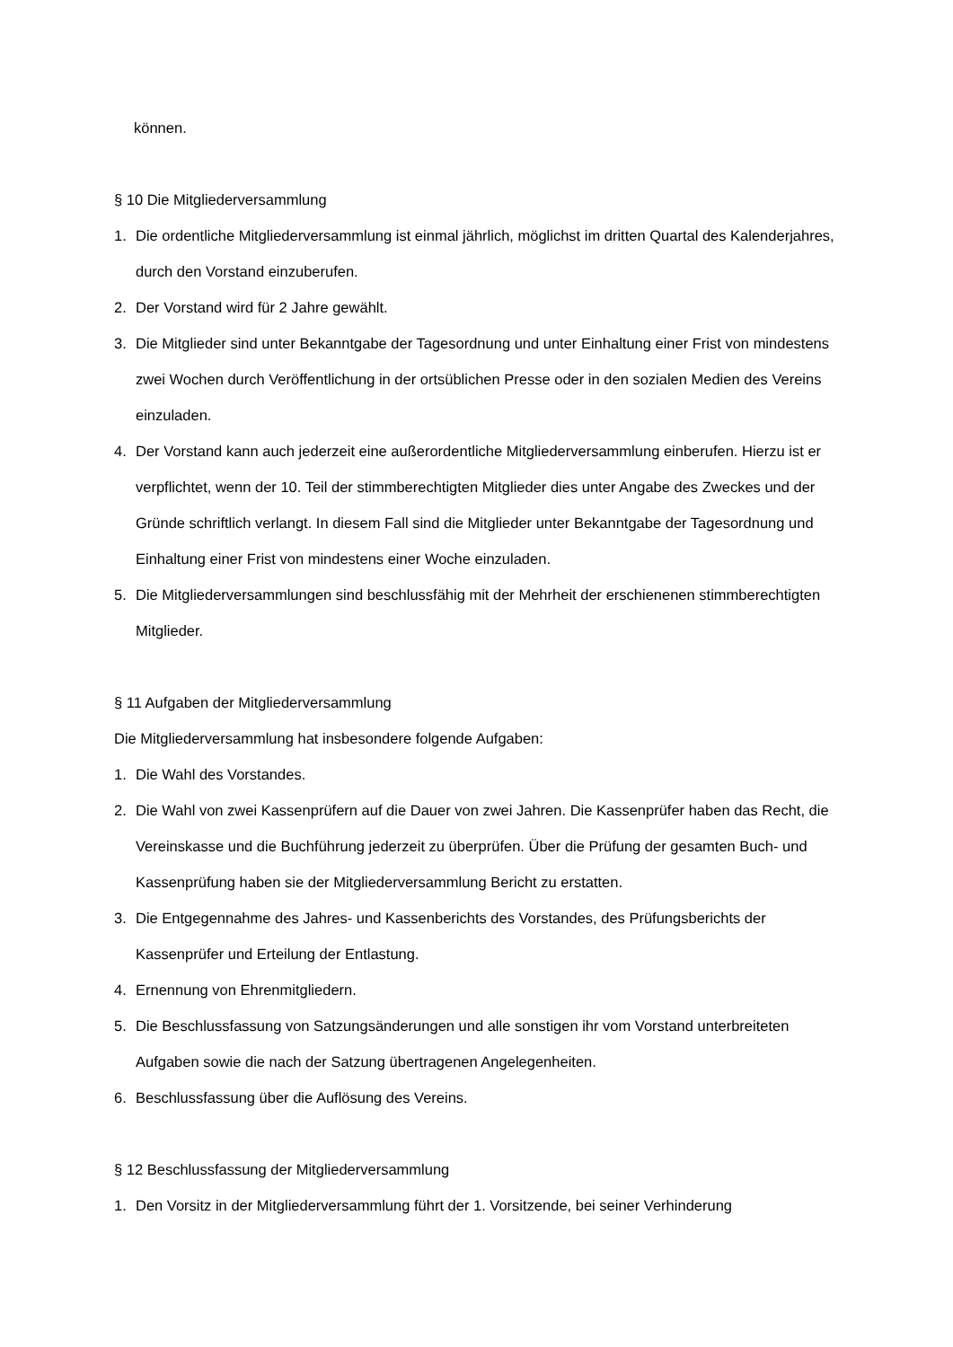können.
§ 10 Die Mitgliederversammlung
1. Die ordentliche Mitgliederversammlung ist einmal jährlich, möglichst im dritten Quartal des Kalenderjahres, durch den Vorstand einzuberufen.
2. Der Vorstand wird für 2 Jahre gewählt.
3. Die Mitglieder sind unter Bekanntgabe der Tagesordnung und unter Einhaltung einer Frist von mindestens zwei Wochen durch Veröffentlichung in der ortsüblichen Presse oder in den sozialen Medien des Vereins einzuladen.
4. Der Vorstand kann auch jederzeit eine außerordentliche Mitgliederversammlung einberufen. Hierzu ist er verpflichtet, wenn der 10. Teil der stimmberechtigten Mitglieder dies unter Angabe des Zweckes und der Gründe schriftlich verlangt. In diesem Fall sind die Mitglieder unter Bekanntgabe der Tagesordnung und Einhaltung einer Frist von mindestens einer Woche einzuladen.
5. Die Mitgliederversammlungen sind beschlussfähig mit der Mehrheit der erschienenen stimmberechtigten Mitglieder.
§ 11 Aufgaben der Mitgliederversammlung
Die Mitgliederversammlung hat insbesondere folgende Aufgaben:
1. Die Wahl des Vorstandes.
2. Die Wahl von zwei Kassenprüfern auf die Dauer von zwei Jahren. Die Kassenprüfer haben das Recht, die Vereinskasse und die Buchführung jederzeit zu überprüfen. Über die Prüfung der gesamten Buch- und Kassenprüfung haben sie der Mitgliederversammlung Bericht zu erstatten.
3. Die Entgegennahme des Jahres- und Kassenberichts des Vorstandes, des Prüfungsberichts der Kassenprüfer und Erteilung der Entlastung.
4. Ernennung von Ehrenmitgliedern.
5. Die Beschlussfassung von Satzungsänderungen und alle sonstigen ihr vom Vorstand unterbreiteten Aufgaben sowie die nach der Satzung übertragenen Angelegenheiten.
6. Beschlussfassung über die Auflösung des Vereins.
§ 12 Beschlussfassung der Mitgliederversammlung
1. Den Vorsitz in der Mitgliederversammlung führt der 1. Vorsitzende, bei seiner Verhinderung